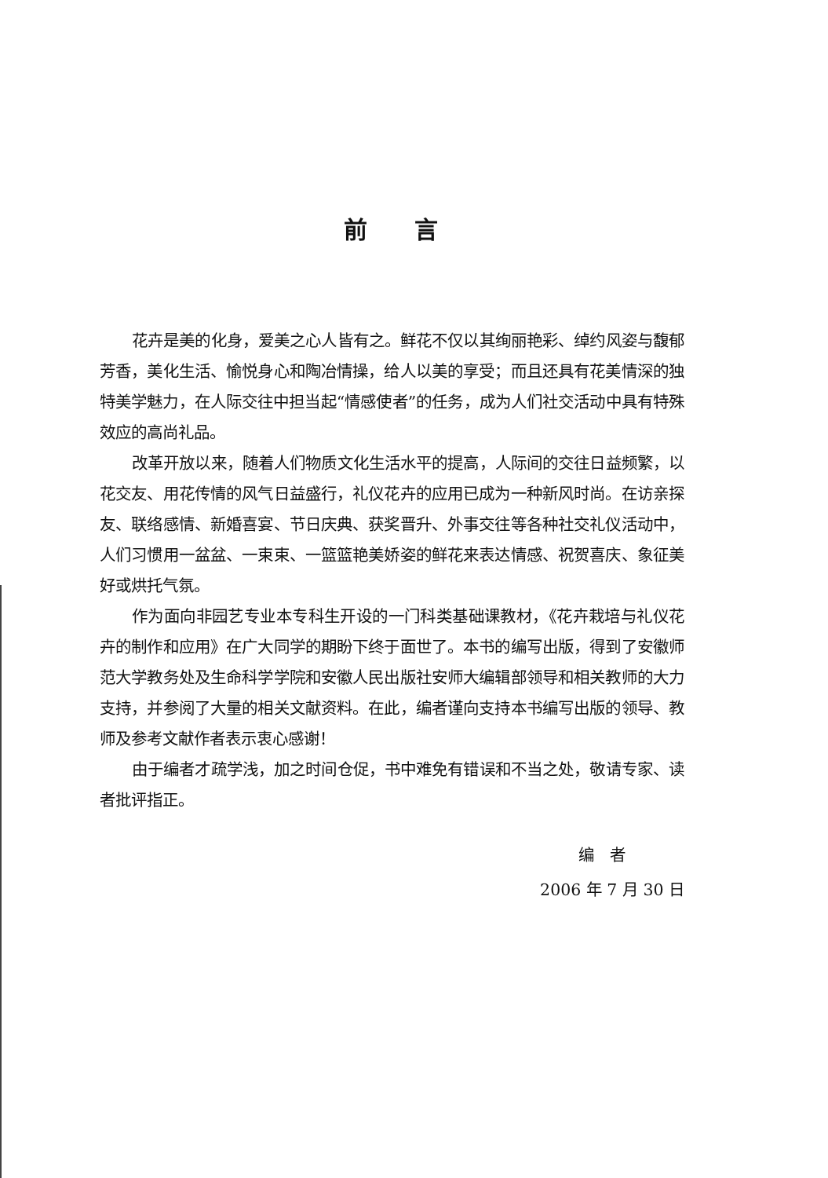前言
花卉是美的化身，爱美之心人皆有之。鲜花不仅以其绚丽艳彩、绰约风姿与馥郁芳香，美化生活、愉悦身心和陶冶情操，给人以美的享受；而且还具有花美情深的独特美学魅力，在人际交往中担当起“情感使者”的任务，成为人们社交活动中具有特殊效应的高尚礼品。
改革开放以来，随着人们物质文化生活水平的提高，人际间的交往日益频繁，以花交友、用花传情的风气日益盛行，礼仪花卉的应用已成为一种新风时尚。在访亲探友、联络感情、新婚喜宴、节日庆典、获奖晋升、外事交往等各种社交礼仪活动中，人们习惯用一盆盆、一束束、一篮篮艳美娇姿的鲜花来表达情感、祝贺喜庆、象征美好或烘托气氛。
作为面向非园艺专业本专科生开设的一门科类基础课教材，《花卉栽培与礼仪花卉的制作和应用》在广大同学的期盼下终于面世了。本书的编写出版，得到了安徽师范大学教务处及生命科学学院和安徽人民出版社安师大编辑部领导和相关教师的大力支持，并参阅了大量的相关文献资料。在此，编者谨向支持本书编写出版的领导、教师及参考文献作者表示衷心感谢！
由于编者才疏学浅，加之时间仓促，书中难免有错误和不当之处，敬请专家、读者批评指正。
编　者
2006 年 7 月 30 日